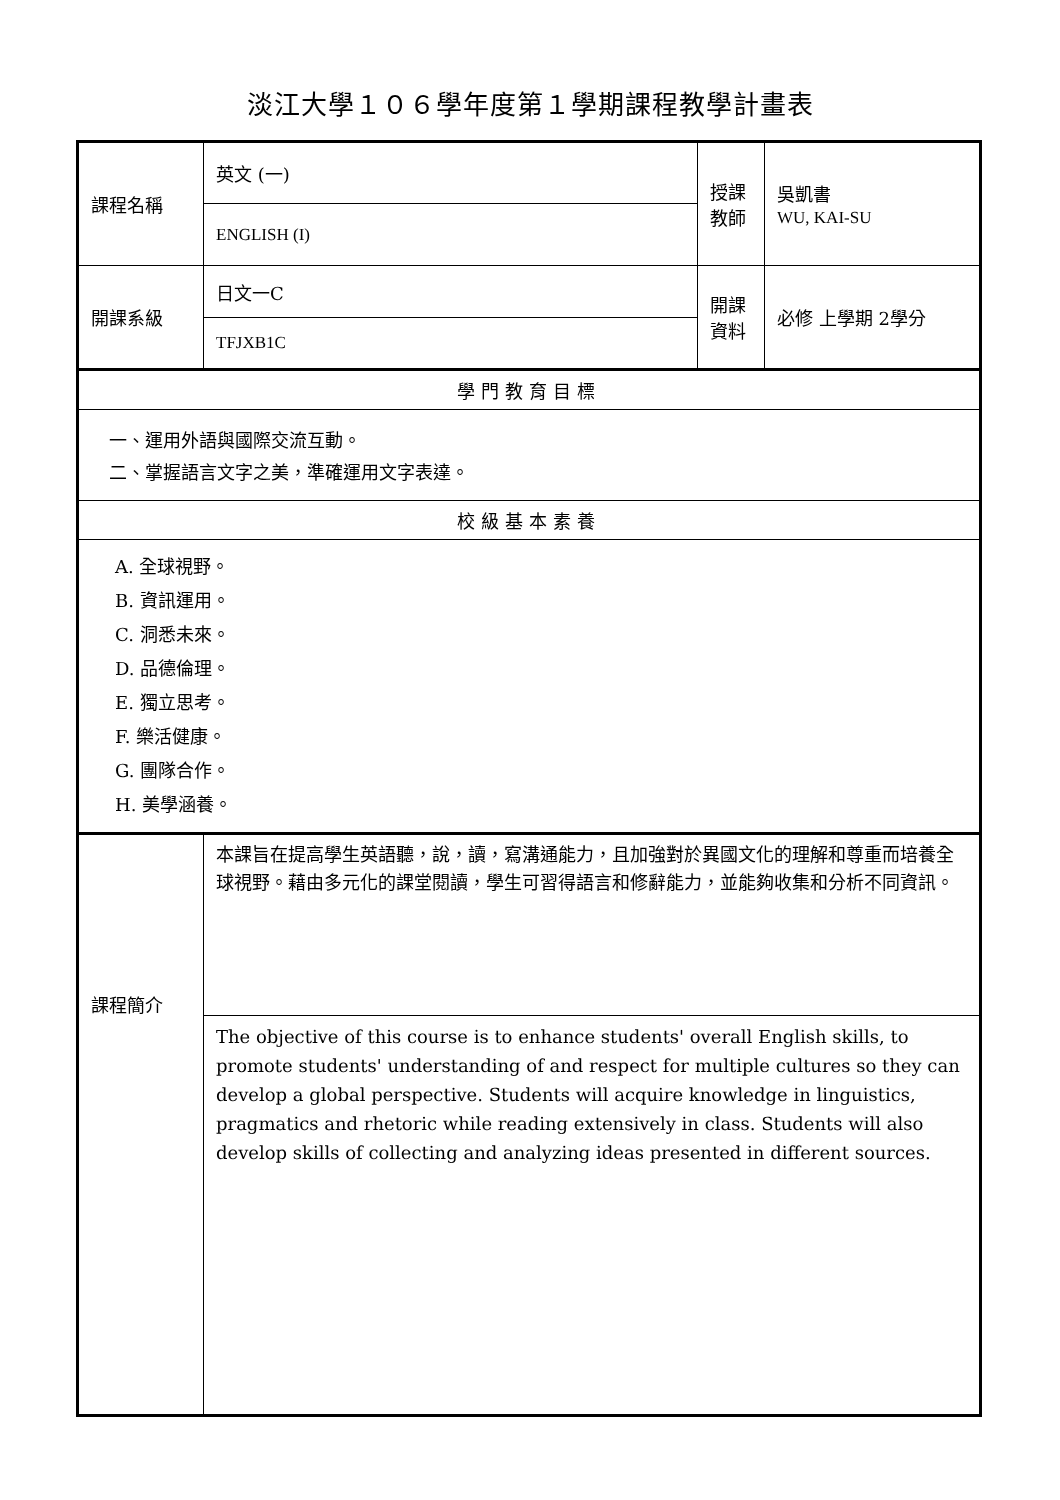淡江大學１０６學年度第１學期課程教學計畫表
| 課程名稱 | 英文 (一) | 授課 教師 | 吳凱書 WU, KAI-SU |
| | ENGLISH (I) | | |
| 開課系級 | 日文一C | 開課 資料 | 必修 上學期 2學分 |
| | TFJXB1C | | |
| 學門教育目標 | | | |
| 一、運用外語與國際交流互動。 二、掌握語言文字之美，準確運用文字表達。 | | | |
| 校級基本素養 | | | |
| A. 全球視野。 B. 資訊運用。 C. 洞悉未來。 D. 品德倫理。 E. 獨立思考。 F. 樂活健康。 G. 團隊合作。 H. 美學涵養。 | | | |
| 課程簡介 | 本課旨在提高學生英語聽，說，讀，寫溝通能力，且加強對於異國文化的理解和尊重而培養全球視野。藉由多元化的課堂閱讀，學生可習得語言和修辭能力，並能夠收集和分析不同資訊。 | | |
| | The objective of this course is to enhance students' overall English skills, to promote students' understanding of and respect for multiple cultures so they can develop a global perspective. Students will acquire knowledge in linguistics, pragmatics and rhetoric while reading extensively in class. Students will also develop skills of collecting and analyzing ideas presented in different sources. | | |